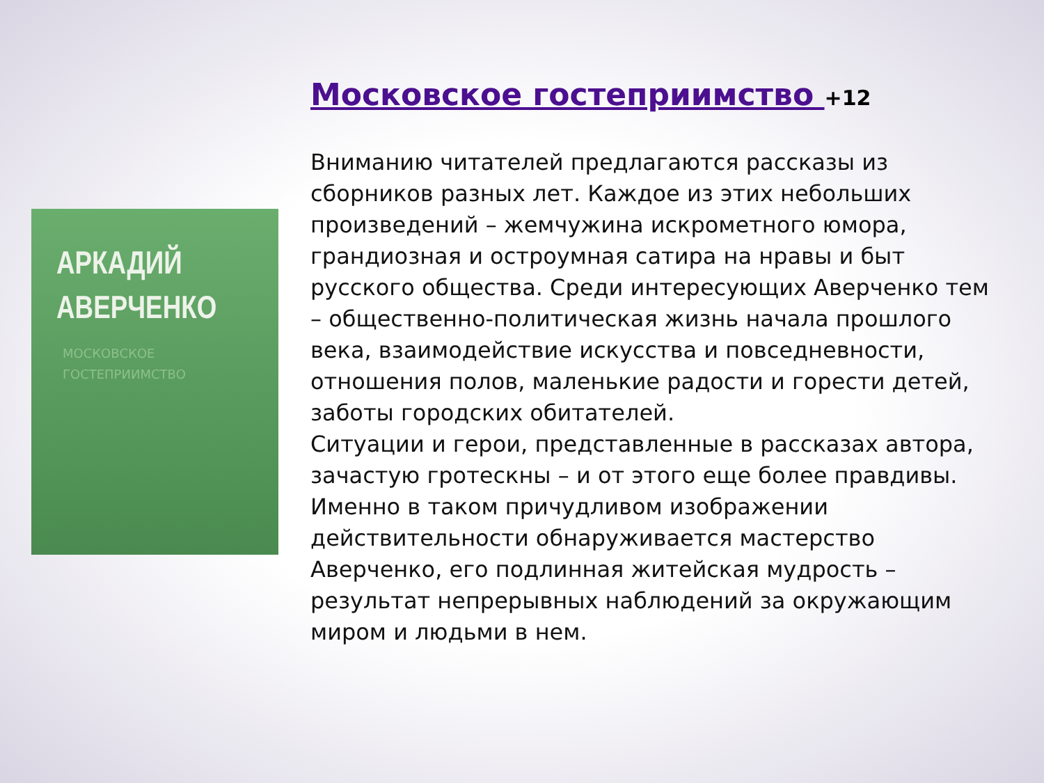АРКАДИЙ
АВЕРЧЕНКО
МОСКОВСКОЕ
ГОСТЕПРИИМСТВО
Московское гостеприимство +12
Вниманию читателей предлагаются рассказы из сборников разных лет. Каждое из этих небольших произведений – жемчужина искрометного юмора, грандиозная и остроумная сатира на нравы и быт русского общества. Среди интересующих Аверченко тем – общественно-политическая жизнь начала прошлого века, взаимодействие искусства и повседневности, отношения полов, маленькие радости и горести детей, заботы городских обитателей.
Ситуации и герои, представленные в рассказах автора, зачастую гротескны – и от этого еще более правдивы. Именно в таком причудливом изображении действительности обнаруживается мастерство Аверченко, его подлинная житейская мудрость – результат непрерывных наблюдений за окружающим миром и людьми в нем.